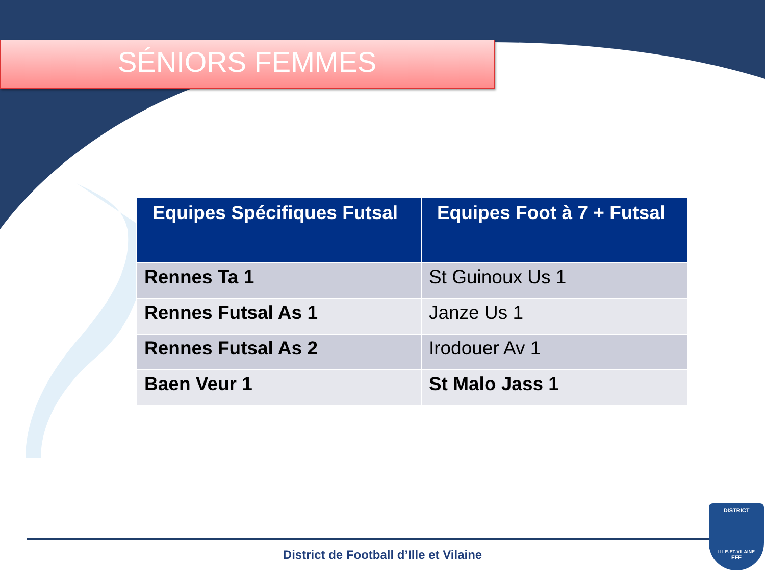SÉNIORS FEMMES
| Equipes Spécifiques Futsal | Equipes Foot à 7 + Futsal |
| --- | --- |
| Rennes Ta 1 | St Guinoux Us 1 |
| Rennes Futsal As 1 | Janze Us 1 |
| Rennes Futsal As 2 | Irodouer Av 1 |
| Baen Veur 1 | St Malo Jass 1 |
District de Football d’Ille et Vilaine
DISTRICT
ILLE-ET-VILAINE
FFF